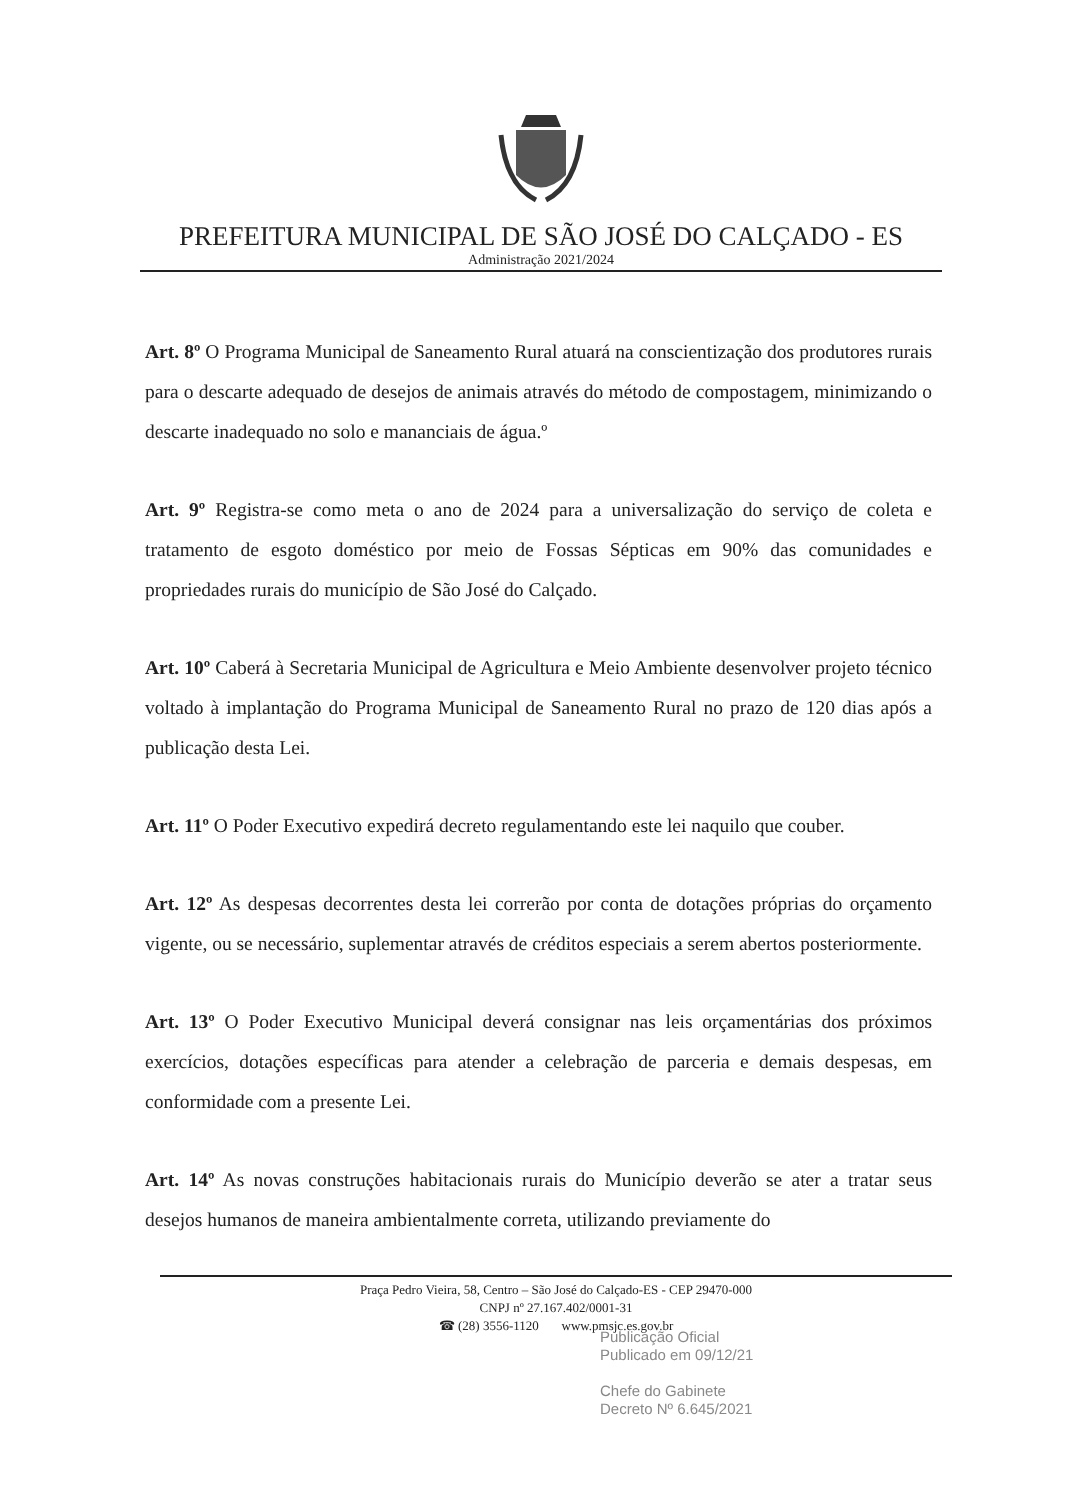PREFEITURA MUNICIPAL DE SÃO JOSÉ DO CALÇADO - ES
Administração 2021/2024
Art. 8º O Programa Municipal de Saneamento Rural atuará na conscientização dos produtores rurais para o descarte adequado de desejos de animais através do método de compostagem, minimizando o descarte inadequado no solo e mananciais de água.º
Art. 9º Registra-se como meta o ano de 2024 para a universalização do serviço de coleta e tratamento de esgoto doméstico por meio de Fossas Sépticas em 90% das comunidades e propriedades rurais do município de São José do Calçado.
Art. 10º Caberá à Secretaria Municipal de Agricultura e Meio Ambiente desenvolver projeto técnico voltado à implantação do Programa Municipal de Saneamento Rural no prazo de 120 dias após a publicação desta Lei.
Art. 11º O Poder Executivo expedirá decreto regulamentando este lei naquilo que couber.
Art. 12º As despesas decorrentes desta lei correrão por conta de dotações próprias do orçamento vigente, ou se necessário, suplementar através de créditos especiais a serem abertos posteriormente.
Art. 13º O Poder Executivo Municipal deverá consignar nas leis orçamentárias dos próximos exercícios, dotações específicas para atender a celebração de parceria e demais despesas, em conformidade com a presente Lei.
Art. 14º As novas construções habitacionais rurais do Município deverão se ater a tratar seus desejos humanos de maneira ambientalmente correta, utilizando previamente do
Praça Pedro Vieira, 58, Centro – São José do Calçado-ES - CEP 29470-000
CNPJ nº 27.167.402/0001-31
☎ (28) 3556-1120 www.pmsjc.es.gov.br
Publicação Oficial
Publicado em 09/12/21
Chefe do Gabinete
Decreto Nº 6.645/2021